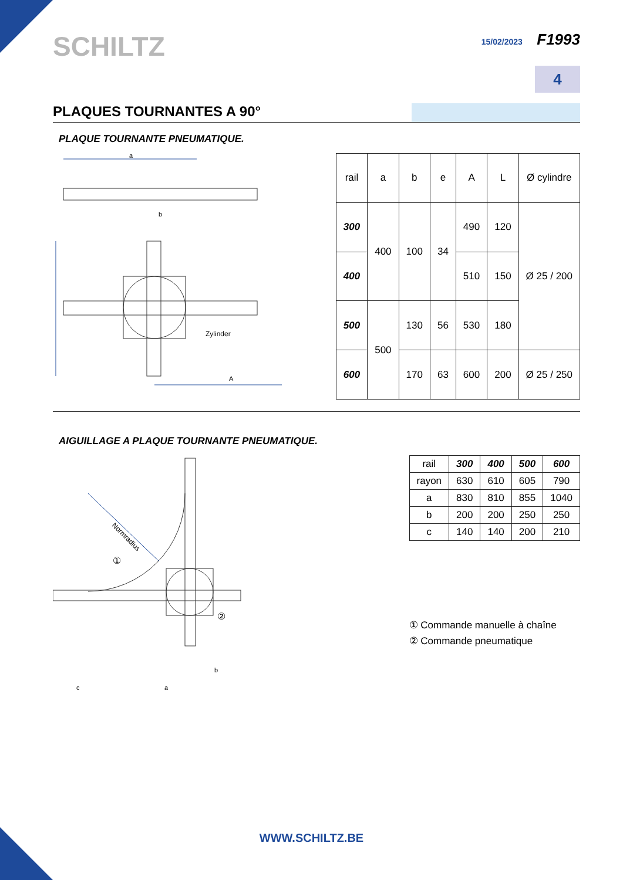SCHILTZ
15/02/2023 F1993
4
PLAQUES TOURNANTES A 90°
PLAQUE TOURNANTE PNEUMATIQUE.
a
b
A
Zylinder
| rail | a | b | e | A | L | Ø cylindre |
| 300 | 400 | 100 | 34 | 490 | 120 | Ø 25 / 200 |
| 400 | | | | 510 | 150 | |
| 500 | 500 | 130 | 56 | 530 | 180 | |
| 600 | | 170 | 63 | 600 | 200 | Ø 25 / 250 |
AIGUILLAGE A PLAQUE TOURNANTE PNEUMATIQUE.
Normradius
①
②
c
a
b
| rail | 300 | 400 | 500 | 600 |
| rayon | 630 | 610 | 605 | 790 |
| a | 830 | 810 | 855 | 1040 |
| b | 200 | 200 | 250 | 250 |
| c | 140 | 140 | 200 | 210 |
① Commande manuelle à chaîne
② Commande pneumatique
WWW.SCHILTZ.BE